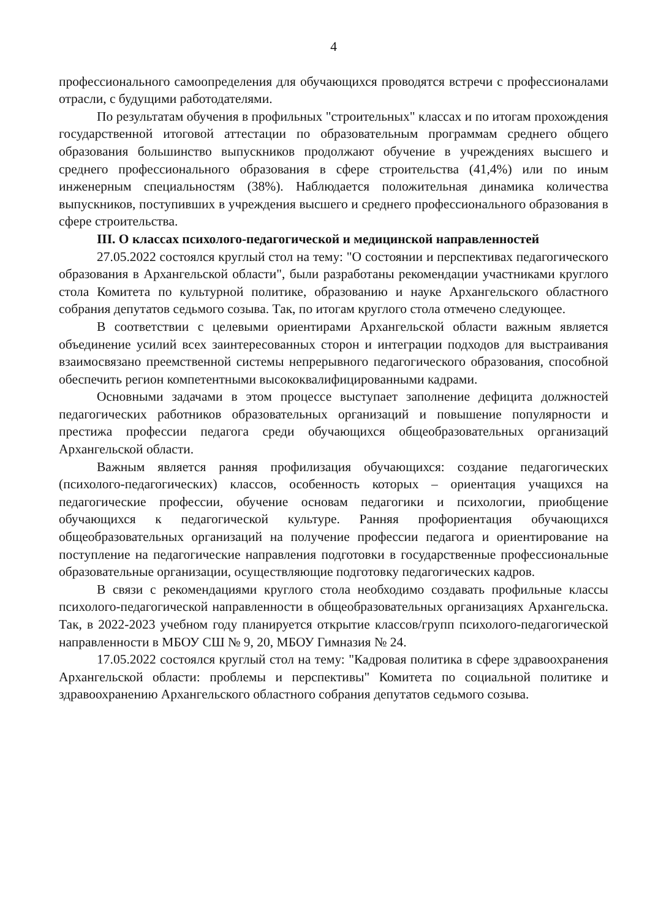4
профессионального самоопределения для обучающихся проводятся встречи с профессионалами отрасли, с будущими работодателями.
По результатам обучения в профильных "строительных" классах и по итогам прохождения государственной итоговой аттестации по образовательным программам среднего общего образования большинство выпускников продолжают обучение в учреждениях высшего и среднего профессионального образования в сфере строительства (41,4%) или по иным инженерным специальностям (38%). Наблюдается положительная динамика количества выпускников, поступивших в учреждения высшего и среднего профессионального образования в сфере строительства.
III. О классах психолого-педагогической и медицинской направленностей
27.05.2022 состоялся круглый стол на тему: "О состоянии и перспективах педагогического образования в Архангельской области", были разработаны рекомендации участниками круглого стола Комитета по культурной политике, образованию и науке Архангельского областного собрания депутатов седьмого созыва. Так, по итогам круглого стола отмечено следующее.
В соответствии с целевыми ориентирами Архангельской области важным является объединение усилий всех заинтересованных сторон и интеграции подходов для выстраивания взаимосвязано преемственной системы непрерывного педагогического образования, способной обеспечить регион компетентными высококвалифицированными кадрами.
Основными задачами в этом процессе выступает заполнение дефицита должностей педагогических работников образовательных организаций и повышение популярности и престижа профессии педагога среди обучающихся общеобразовательных организаций Архангельской области.
Важным является ранняя профилизация обучающихся: создание педагогических (психолого-педагогических) классов, особенность которых – ориентация учащихся на педагогические профессии, обучение основам педагогики и психологии, приобщение обучающихся к педагогической культуре. Ранняя профориентация обучающихся общеобразовательных организаций на получение профессии педагога и ориентирование на поступление на педагогические направления подготовки в государственные профессиональные образовательные организации, осуществляющие подготовку педагогических кадров.
В связи с рекомендациями круглого стола необходимо создавать профильные классы психолого-педагогической направленности в общеобразовательных организациях Архангельска. Так, в 2022-2023 учебном году планируется открытие классов/групп психолого-педагогической направленности в МБОУ СШ № 9, 20, МБОУ Гимназия № 24.
17.05.2022 состоялся круглый стол на тему: "Кадровая политика в сфере здравоохранения Архангельской области: проблемы и перспективы" Комитета по социальной политике и здравоохранению Архангельского областного собрания депутатов седьмого созыва.